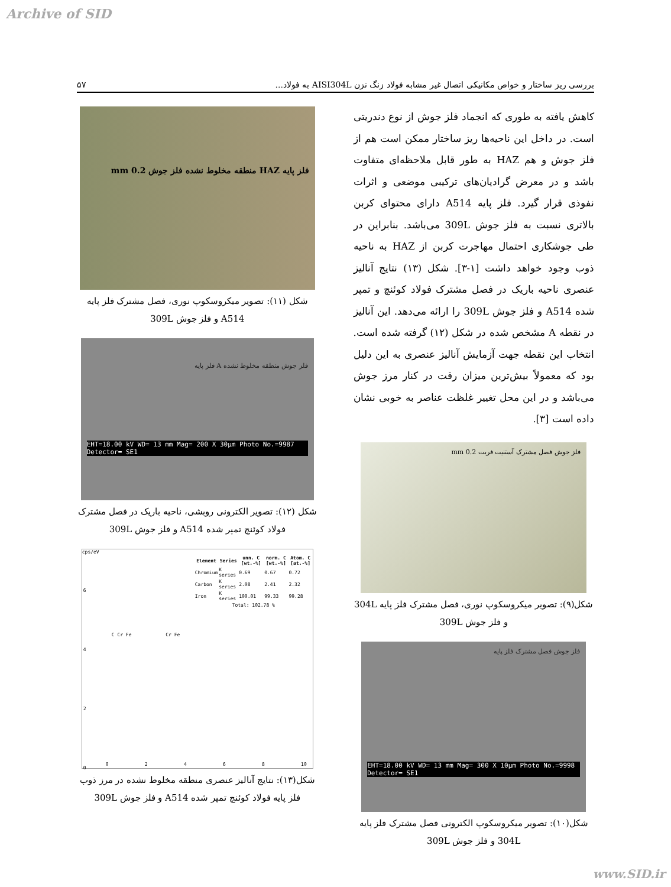Archive of SID
بررسی ریز ساختار و خواص مکانیکی اتصال غیر مشابه فولاد زنگ نزن AISI304L به فولاد... ۵۷
کاهش یافته به طوری که انجماد فلز جوش از نوع دندریتی است. در داخل این ناحیه‌ها ریز ساختار ممکن است هم از فلز جوش و هم HAZ به طور قابل ملاحظه‌ای متفاوت باشد و در معرض گرادیان‌های ترکیبی موضعی و اثرات نفوذی قرار گیرد. فلز پایه A514 دارای محتوای کربن بالاتری نسبت به فلز جوش 309L می‌باشد. بنابراین در طی جوشکاری احتمال مهاجرت کربن از HAZ به ناحیه ذوب وجود خواهد داشت [۱-۳]. شکل (۱۳) نتایج آنالیز عنصری ناحیه باریک در فصل مشترک فولاد کوئنچ و تمپر شده A514 و فلز جوش 309L را ارائه می‌دهد. این آنالیز در نقطه A مشخص شده در شکل (۱۲) گرفته شده است. انتخاب این نقطه جهت آزمایش آنالیز عنصری به این دلیل بود که معمولاً بیش‌ترین میزان رقت در کنار مرز جوش می‌باشد و در این محل تغییر غلظت عناصر به خوبی نشان داده است [۳].
فلز جوش فصل مشترک آستنیت فریت 0.2 mm
شکل(۹): تصویر میکروسکوپ نوری، فصل مشترک فلز پایه 304L و فلز جوش 309L
فلز جوش فصل مشترک فلز پایه
EHT=18.00 kV WD= 13 mm Mag= 300 X 10µm Photo No.=9998 Detector= SE1
شکل(۱۰): تصویر میکروسکوپ الکترونی فصل مشترک فلز پایه 304L و فلز جوش 309L
فلز پایه HAZ منطقه مخلوط نشده فلز جوش 0.2 mm
شکل (۱۱): تصویر میکروسکوپ نوری، فصل مشترک فلز پایه A514 و فلز جوش 309L
فلز جوش منطقه مخلوط نشده A فلز پایه
EHT=18.00 kV WD= 13 mm Mag= 200 X 30µm Photo No.=9987 Detector= SE1
شکل (۱۲): تصویر الکترونی روبشی، ناحیه باریک در فصل مشترک فولاد کوئنچ تمپر شده A514 و فلز جوش 309L
cps/eV
| Element | Series | unn. C [wt.-%] | norm. C [wt.-%] | Atom. C [at.-%] |
| --- | --- | --- | --- | --- |
| Chromium | K series | 0.69 | 0.67 | 0.72 |
| Carbon | K series | 2.08 | 2.41 | 2.32 |
| Iron | K series | 100.01 | 99.33 | 99.28 |
| Total: 102.78 % | | | | |
C Cr Fe Cr Fe
0 2 4 6 8 10
6
4
2
0
شکل(۱۳): نتایج آنالیز عنصری منطقه مخلوط نشده در مرز ذوب فلز پایه فولاد کوئنچ تمپر شده A514 و فلز جوش 309L
www.SID.ir